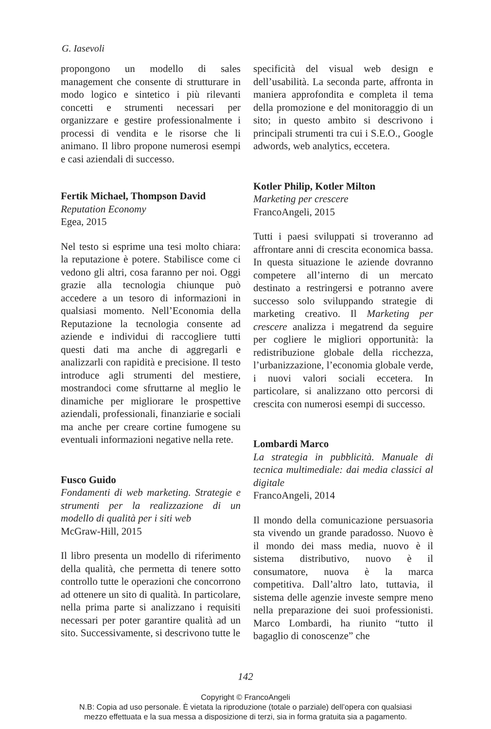G. Iasevoli
propongono un modello di sales management che consente di strutturare in modo logico e sintetico i più rilevanti concetti e strumenti necessari per organizzare e gestire professionalmente i processi di vendita e le risorse che li animano. Il libro propone numerosi esempi e casi aziendali di successo.
Fertik Michael, Thompson David
Reputation Economy
Egea, 2015
Nel testo si esprime una tesi molto chiara: la reputazione è potere. Stabilisce come ci vedono gli altri, cosa faranno per noi. Oggi grazie alla tecnologia chiunque può accedere a un tesoro di informazioni in qualsiasi momento. Nell’Economia della Reputazione la tecnologia consente ad aziende e individui di raccogliere tutti questi dati ma anche di aggregarli e analizzarli con rapidità e precisione. Il testo introduce agli strumenti del mestiere, mostrandoci come sfruttarne al meglio le dinamiche per migliorare le prospettive aziendali, professionali, finanziarie e sociali ma anche per creare cortine fumogene su eventuali informazioni negative nella rete.
Fusco Guido
Fondamenti di web marketing. Strategie e strumenti per la realizzazione di un modello di qualità per i siti web
McGraw-Hill, 2015
Il libro presenta un modello di riferimento della qualità, che permetta di tenere sotto controllo tutte le operazioni che concorrono ad ottenere un sito di qualità. In particolare, nella prima parte si analizzano i requisiti necessari per poter garantire qualità ad un sito. Successivamente, si descrivono tutte le
specificità del visual web design e dell’usabilità. La seconda parte, affronta in maniera approfondita e completa il tema della promozione e del monitoraggio di un sito; in questo ambito si descrivono i principali strumenti tra cui i S.E.O., Google adwords, web analytics, eccetera.
Kotler Philip, Kotler Milton
Marketing per crescere
FrancoAngeli, 2015
Tutti i paesi sviluppati si troveranno ad affrontare anni di crescita economica bassa. In questa situazione le aziende dovranno competere all’interno di un mercato destinato a restringersi e potranno avere successo solo sviluppando strategie di marketing creativo. Il Marketing per crescere analizza i megatrend da seguire per cogliere le migliori opportunità: la redistribuzione globale della ricchezza, l’urbanizzazione, l’economia globale verde, i nuovi valori sociali eccetera. In particolare, si analizzano otto percorsi di crescita con numerosi esempi di successo.
Lombardi Marco
La strategia in pubblicità. Manuale di tecnica multimediale: dai media classici al digitale
FrancoAngeli, 2014
Il mondo della comunicazione persuasoria sta vivendo un grande paradosso. Nuovo è il mondo dei mass media, nuovo è il sistema distributivo, nuovo è il consumatore, nuova è la marca competitiva. Dall’altro lato, tuttavia, il sistema delle agenzie investe sempre meno nella preparazione dei suoi professionisti. Marco Lombardi, ha riunito “tutto il bagaglio di conoscenze” che
142
Copyright © FrancoAngeli
N.B: Copia ad uso personale. È vietata la riproduzione (totale o parziale) dell’opera con qualsiasi
mezzo effettuata e la sua messa a disposizione di terzi, sia in forma gratuita sia a pagamento.